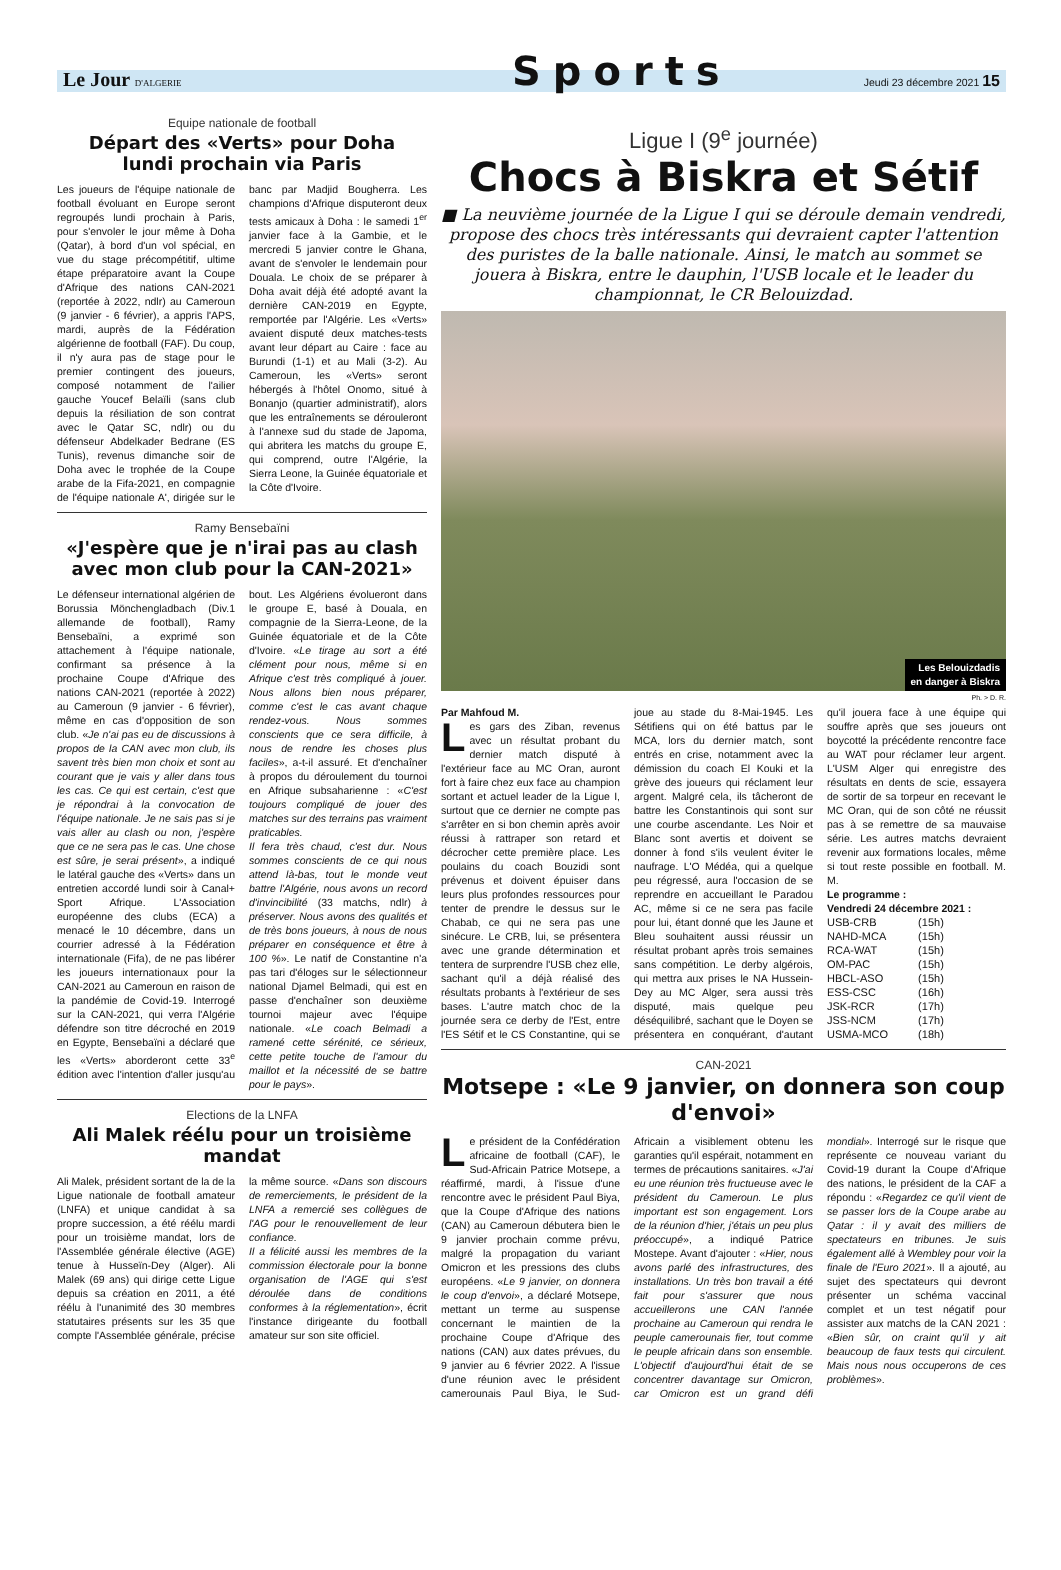Sports
Le Jour D'ALGERIE Jeudi 23 décembre 2021 15
Equipe nationale de football
Départ des «Verts» pour Doha
lundi prochain via Paris
Les joueurs de l'équipe nationale de football évoluant en Europe seront regroupés lundi prochain à Paris, pour s'envoler le jour même à Doha (Qatar), à bord d'un vol spécial, en vue du stage précompétitif, ultime étape préparatoire avant la Coupe d'Afrique des nations CAN-2021 (reportée à 2022, ndlr) au Cameroun (9 janvier - 6 février), a appris l'APS, mardi, auprès de la Fédération algérienne de football (FAF). Du coup, il n'y aura pas de stage pour le premier contingent des joueurs, composé notamment de l'ailier gauche Youcef Belaïli (sans club depuis la résiliation de son contrat avec le Qatar SC, ndlr) ou du défenseur Abdelkader Bedrane (ES Tunis), revenus dimanche soir de Doha avec le trophée de la Coupe arabe de la Fifa-2021, en compagnie de l'équipe nationale A', dirigée sur le banc par Madjid Bougherra. Les champions d'Afrique disputeront deux tests amicaux à Doha : le samedi 1<sup>er</sup> janvier face à la Gambie, et le mercredi 5 janvier contre le Ghana, avant de s'envoler le lendemain pour Douala. Le choix de se préparer à Doha avait déjà été adopté avant la dernière CAN-2019 en Egypte, remportée par l'Algérie. Les «Verts» avaient disputé deux matches-tests avant leur départ au Caire : face au Burundi (1-1) et au Mali (3-2). Au Cameroun, les «Verts» seront hébergés à l'hôtel Onomo, situé à Bonanjo (quartier administratif), alors que les entraînements se dérouleront à l'annexe sud du stade de Japoma, qui abritera les matchs du groupe E, qui comprend, outre l'Algérie, la Sierra Leone, la Guinée équatoriale et la Côte d'Ivoire.
Ramy Bensebaïni
«J'espère que je n'irai pas au clash avec mon club pour la CAN-2021»
Le défenseur international algérien de Borussia Mönchengladbach (Div.1 allemande de football), Ramy Bensebaïni, a exprimé son attachement à l'équipe nationale, confirmant sa présence à la prochaine Coupe d'Afrique des nations CAN-2021 (reportée à 2022) au Cameroun (9 janvier - 6 février), même en cas d'opposition de son club. «Je n'ai pas eu de discussions à propos de la CAN avec mon club, ils savent très bien mon choix et sont au courant que je vais y aller dans tous les cas. Ce qui est certain, c'est que je répondrai à la convocation de l'équipe nationale. Je ne sais pas si je vais aller au clash ou non, j'espère que ce ne sera pas le cas. Une chose est sûre, je serai présent», a indiqué le latéral gauche des «Verts» dans un entretien accordé lundi soir à Canal+ Sport Afrique. L'Association européenne des clubs (ECA) a menacé le 10 décembre, dans un courrier adressé à la Fédération internationale (Fifa), de ne pas libérer les joueurs internationaux pour la CAN-2021 au Cameroun en raison de la pandémie de Covid-19. Interrogé sur la CAN-2021, qui verra l'Algérie défendre son titre décroché en 2019 en Egypte, Bensebaïni a déclaré que les «Verts» aborderont cette 33<sup>e</sup> édition avec l'intention d'aller jusqu'au bout. Les Algériens évolueront dans le groupe E, basé à Douala, en compagnie de la Sierra-Leone, de la Guinée équatoriale et de la Côte d'Ivoire. «Le tirage au sort a été clément pour nous, même si en Afrique c'est très compliqué à jouer. Nous allons bien nous préparer, comme c'est le cas avant chaque rendez-vous. Nous sommes conscients que ce sera difficile, à nous de rendre les choses plus faciles», a-t-il assuré. Et d'enchaîner à propos du déroulement du tournoi en Afrique subsaharienne : «C'est toujours compliqué de jouer des matches sur des terrains pas vraiment praticables.
Il fera très chaud, c'est dur. Nous sommes conscients de ce qui nous attend là-bas, tout le monde veut battre l'Algérie, nous avons un record d'invincibilité (33 matchs, ndlr) à préserver. Nous avons des qualités et de très bons joueurs, à nous de nous préparer en conséquence et être à 100 %». Le natif de Constantine n'a pas tari d'éloges sur le sélectionneur national Djamel Belmadi, qui est en passe d'enchaîner son deuxième tournoi majeur avec l'équipe nationale. «Le coach Belmadi a ramené cette sérénité, ce sérieux, cette petite touche de l'amour du maillot et la nécessité de se battre pour le pays».
Elections de la LNFA
Ali Malek réélu pour un troisième mandat
Ali Malek, président sortant de la de la Ligue nationale de football amateur (LNFA) et unique candidat à sa propre succession, a été réélu mardi pour un troisième mandat, lors de l'Assemblée générale élective (AGE) tenue à Husseïn-Dey (Alger). Ali Malek (69 ans) qui dirige cette Ligue depuis sa création en 2011, a été réélu à l'unanimité des 30 membres statutaires présents sur les 35 que compte l'Assemblée générale, précise la même source. «Dans son discours de remerciements, le président de la LNFA a remercié ses collègues de l'AG pour le renouvellement de leur confiance.
Il a félicité aussi les membres de la commission électorale pour la bonne organisation de l'AGE qui s'est déroulée dans de conditions conformes à la réglementation», écrit l'instance dirigeante du football amateur sur son site officiel.
Ligue I (9<sup>e</sup> journée)
Chocs à Biskra et Sétif
■ La neuvième journée de la Ligue I qui se déroule demain vendredi, propose des chocs très intéressants qui devraient capter l'attention des puristes de la balle nationale. Ainsi, le match au sommet se jouera à Biskra, entre le dauphin, l'USB locale et le leader du championnat, le CR Belouizdad.
Les Belouizdadis
en danger à Biskra
Ph. > D. R.
Par Mahfoud M.
Les gars des Ziban, revenus avec un résultat probant du dernier match disputé à l'extérieur face au MC Oran, auront fort à faire chez eux face au champion sortant et actuel leader de la Ligue I, surtout que ce dernier ne compte pas s'arrêter en si bon chemin après avoir réussi à rattraper son retard et décrocher cette première place. Les poulains du coach Bouzidi sont prévenus et doivent épuiser dans leurs plus profondes ressources pour tenter de prendre le dessus sur le Chabab, ce qui ne sera pas une sinécure. Le CRB, lui, se présentera avec une grande détermination et tentera de surprendre l'USB chez elle, sachant qu'il a déjà réalisé des résultats probants à l'extérieur de ses bases. L'autre match choc de la journée sera ce derby de l'Est, entre l'ES Sétif et le CS Constantine, qui se joue au stade du 8-Mai-1945. Les Sétifiens qui on été battus par le MCA, lors du dernier match, sont entrés en crise, notamment avec la démission du coach El Kouki et la grève des joueurs qui réclament leur argent. Malgré cela, ils tâcheront de battre les Constantinois qui sont sur une courbe ascendante. Les Noir et Blanc sont avertis et doivent se donner à fond s'ils veulent éviter le naufrage. L'O Médéa, qui a quelque peu régressé, aura l'occasion de se reprendre en accueillant le Paradou AC, même si ce ne sera pas facile pour lui, étant donné que les Jaune et Bleu souhaitent aussi réussir un résultat probant après trois semaines sans compétition. Le derby algérois, qui mettra aux prises le NA Hussein-Dey au MC Alger, sera aussi très disputé, mais quelque peu déséquilibré, sachant que le Doyen se présentera en conquérant, d'autant qu'il jouera face à une équipe qui souffre après que ses joueurs ont boycotté la précédente rencontre face au WAT pour réclamer leur argent. L'USM Alger qui enregistre des résultats en dents de scie, essayera de sortir de sa torpeur en recevant le MC Oran, qui de son côté ne réussit pas à se remettre de sa mauvaise série. Les autres matchs devraient revenir aux formations locales, même si tout reste possible en football. M. M.
Le programme :
Vendredi 24 décembre 2021 :
| USB-CRB | (15h) |
| NAHD-MCA | (15h) |
| RCA-WAT | (15h) |
| OM-PAC | (15h) |
| HBCL-ASO | (15h) |
| ESS-CSC | (16h) |
| JSK-RCR | (17h) |
| JSS-NCM | (17h) |
| USMA-MCO | (18h) |
CAN-2021
Motsepe : «Le 9 janvier, on donnera son coup d'envoi»
Le président de la Confédération africaine de football (CAF), le Sud-Africain Patrice Motsepe, a réaffirmé, mardi, à l'issue d'une rencontre avec le président Paul Biya, que la Coupe d'Afrique des nations (CAN) au Cameroun débutera bien le 9 janvier prochain comme prévu, malgré la propagation du variant Omicron et les pressions des clubs européens. «Le 9 janvier, on donnera le coup d'envoi», a déclaré Motsepe, mettant un terme au suspense concernant le maintien de la prochaine Coupe d'Afrique des nations (CAN) aux dates prévues, du 9 janvier au 6 février 2022. A l'issue d'une réunion avec le président camerounais Paul Biya, le Sud-Africain a visiblement obtenu les garanties qu'il espérait, notamment en termes de précautions sanitaires. «J'ai eu une réunion très fructueuse avec le président du Cameroun. Le plus important est son engagement. Lors de la réunion d'hier, j'étais un peu plus préoccupé», a indiqué Patrice Mostepe. Avant d'ajouter : «Hier, nous avons parlé des infrastructures, des installations. Un très bon travail a été fait pour s'assurer que nous accueillerons une CAN l'année prochaine au Cameroun qui rendra le peuple camerounais fier, tout comme le peuple africain dans son ensemble. L'objectif d'aujourd'hui était de se concentrer davantage sur Omicron, car Omicron est un grand défi mondial». Interrogé sur le risque que représente ce nouveau variant du Covid-19 durant la Coupe d'Afrique des nations, le président de la CAF a répondu : «Regardez ce qu'il vient de se passer lors de la Coupe arabe au Qatar : il y avait des milliers de spectateurs en tribunes. Je suis également allé à Wembley pour voir la finale de l'Euro 2021». Il a ajouté, au sujet des spectateurs qui devront présenter un schéma vaccinal complet et un test négatif pour assister aux matchs de la CAN 2021 : «Bien sûr, on craint qu'il y ait beaucoup de faux tests qui circulent. Mais nous nous occuperons de ces problèmes».